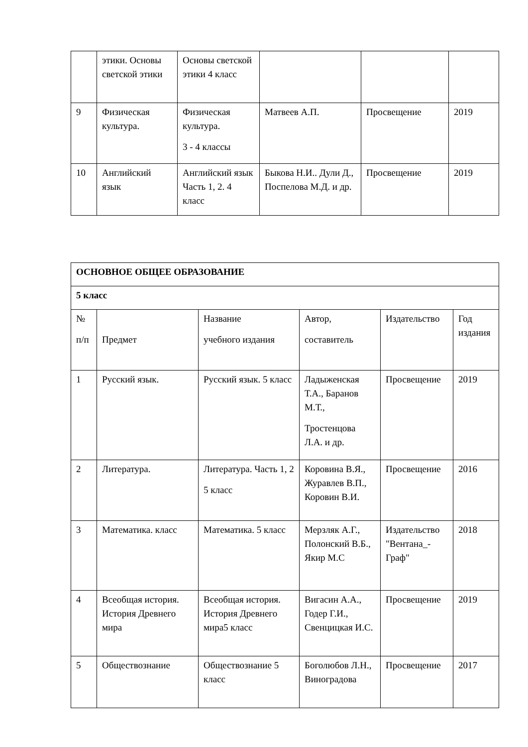| | этики. Основы светской этики | Основы светской этики 4 класс | | | |
| 9 | Физическая культура. | Физическая культура. 3 - 4 классы | Матвеев А.П. | Просвещение | 2019 |
| 10 | Английский язык | Английский язык Часть 1, 2. 4 класс | Быкова Н.И.. Дули Д., Поспелова М.Д. и др. | Просвещение | 2019 |
| ОСНОВНОЕ ОБЩЕЕ ОБРАЗОВАНИЕ | | | | | |
| 5 класс | | | | | |
| № п/п | Предмет | Название учебного издания | Автор, составитель | Издательство | Год издания |
| 1 | Русский язык. | Русский язык. 5 класс | Ладыженская Т.А., Баранов М.Т., Тростенцова Л.А. и др. | Просвещение | 2019 |
| 2 | Литература. | Литература. Часть 1, 2 5 класс | Коровина В.Я., Журавлев В.П., Коровин В.И. | Просвещение | 2016 |
| 3 | Математика. класс | Математика. 5 класс | Мерзляк А.Г., Полонский В.Б., Якир М.С | Издательство "Вентана_-Граф" | 2018 |
| 4 | Всеобщая история. История Древнего мира | Всеобщая история. История Древнего мира5 класс | Вигасин А.А., Годер Г.И., Свенцицкая И.С. | Просвещение | 2019 |
| 5 | Обществознание | Обществознание 5 класс | Боголюбов Л.Н., Виноградова | Просвещение | 2017 |